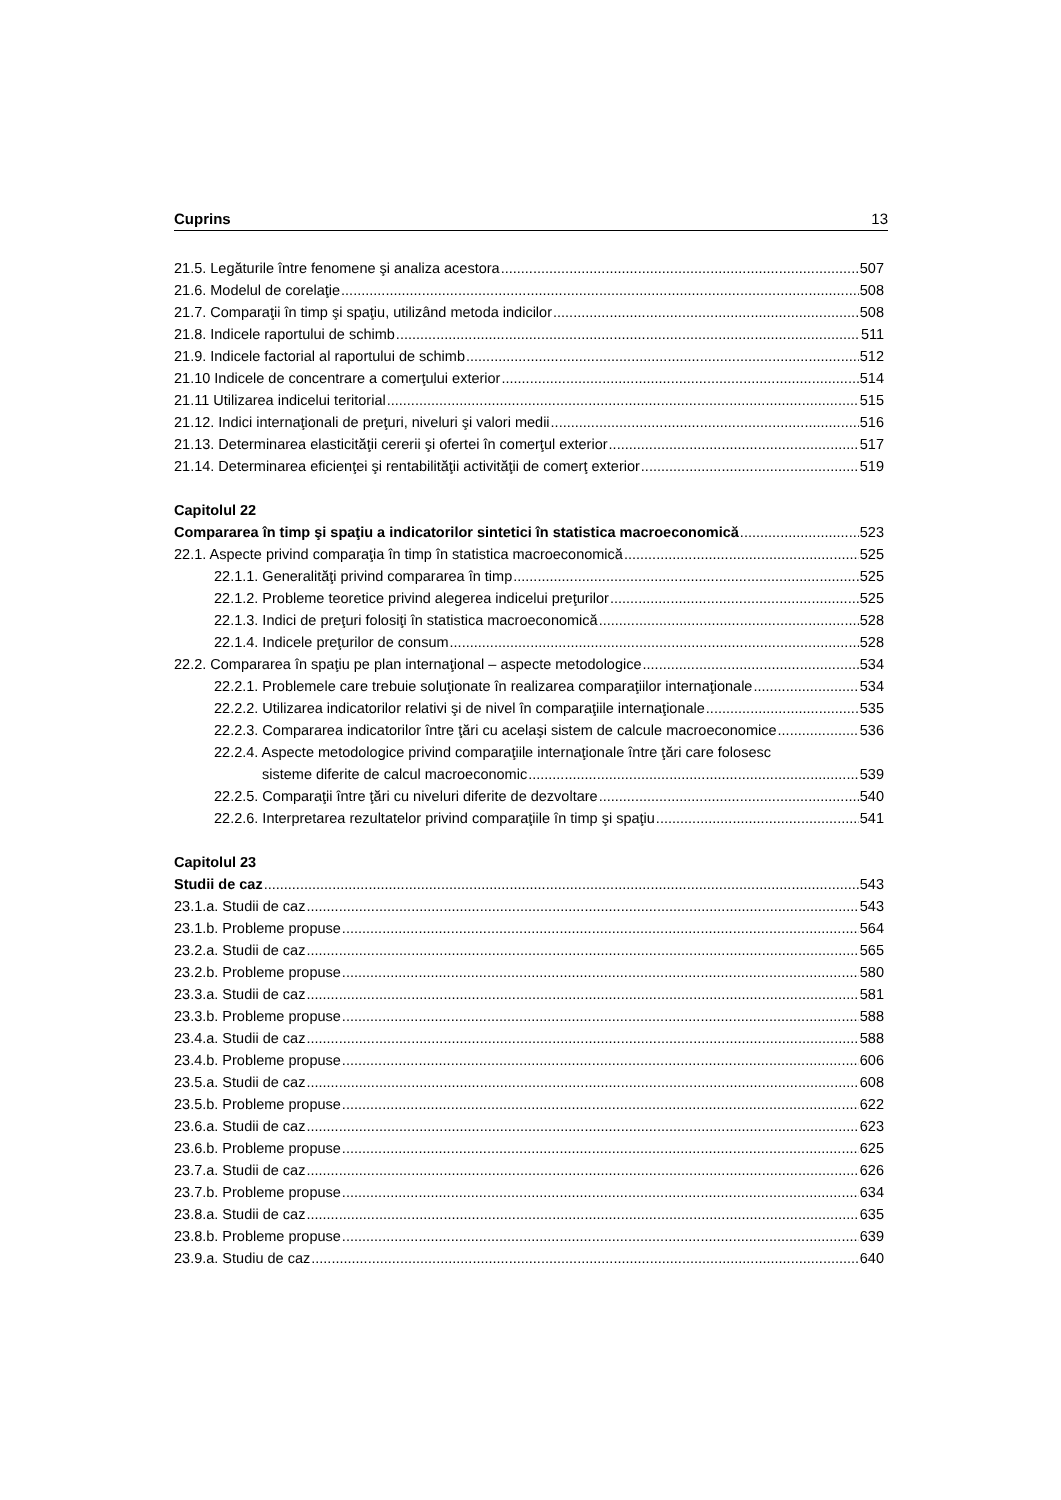Cuprins 13
21.5. Legăturile între fenomene şi analiza acestora 507
21.6. Modelul de corelaţie 508
21.7. Comparaţii în timp şi spaţiu, utilizând metoda indicilor 508
21.8. Indicele raportului de schimb 511
21.9. Indicele factorial al raportului de schimb 512
21.10 Indicele de concentrare a comerţului exterior 514
21.11 Utilizarea indicelui teritorial 515
21.12. Indici internaţionali de preţuri, niveluri şi valori medii 516
21.13. Determinarea elasticităţii cererii şi ofertei în comerţul exterior 517
21.14. Determinarea eficienţei şi rentabilităţii activităţii de comerţ exterior 519
Capitolul 22
Compararea în timp şi spaţiu a indicatorilor sintetici în statistica macroeconomică 523
22.1. Aspecte privind comparaţia în timp în statistica macroeconomică 525
22.1.1. Generalităţi privind compararea în timp 525
22.1.2. Probleme teoretice privind alegerea indicelui preţurilor 525
22.1.3. Indici de preţuri folosiţi în statistica macroeconomică 528
22.1.4. Indicele preţurilor de consum 528
22.2. Compararea în spaţiu pe plan internaţional – aspecte metodologice 534
22.2.1. Problemele care trebuie soluţionate în realizarea comparaţiilor internaţionale 534
22.2.2. Utilizarea indicatorilor relativi şi de nivel în comparaţiile internaţionale 535
22.2.3. Compararea indicatorilor între ţări cu acelaşi sistem de calcule macroeconomice 536
22.2.4. Aspecte metodologice privind comparaţiile internaţionale între ţări care folosesc
sisteme diferite de calcul macroeconomic 539
22.2.5. Comparaţii între ţări cu niveluri diferite de dezvoltare 540
22.2.6. Interpretarea rezultatelor privind comparaţiile în timp şi spaţiu 541
Capitolul 23
Studii de caz 543
23.1.a. Studii de caz 543
23.1.b. Probleme propuse 564
23.2.a. Studii de caz 565
23.2.b. Probleme propuse 580
23.3.a. Studii de caz 581
23.3.b. Probleme propuse 588
23.4.a. Studii de caz 588
23.4.b. Probleme propuse 606
23.5.a. Studii de caz 608
23.5.b. Probleme propuse 622
23.6.a. Studii de caz 623
23.6.b. Probleme propuse 625
23.7.a. Studii de caz 626
23.7.b. Probleme propuse 634
23.8.a. Studii de caz 635
23.8.b. Probleme propuse 639
23.9.a. Studiu de caz 640